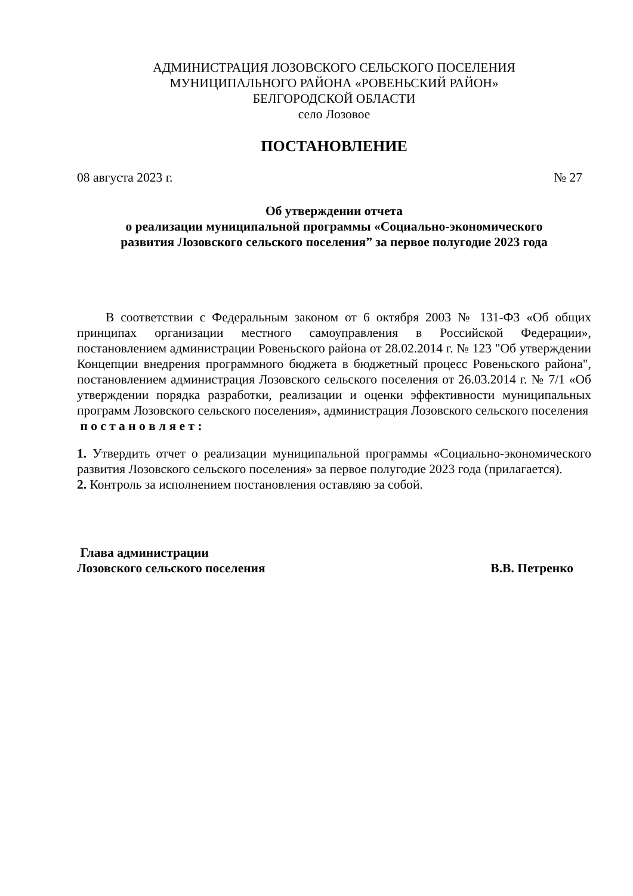АДМИНИСТРАЦИЯ ЛОЗОВСКОГО СЕЛЬСКОГО ПОСЕЛЕНИЯ
МУНИЦИПАЛЬНОГО РАЙОНА «РОВЕНЬСКИЙ РАЙОН»
БЕЛГОРОДСКОЙ ОБЛАСТИ
село Лозовое
ПОСТАНОВЛЕНИЕ
08 августа 2023 г. № 27
Об утверждении отчета
о реализации муниципальной программы «Социально-экономического
развития Лозовского сельского поселения” за первое полугодие 2023 года
В соответствии с Федеральным законом от 6 октября 2003 № 131-ФЗ «Об общих принципах организации местного самоуправления в Российской Федерации», постановлением администрации Ровеньского района от 28.02.2014 г. № 123 "Об утверждении Концепции внедрения программного бюджета в бюджетный процесс Ровеньского района", постановлением администрация Лозовского сельского поселения от 26.03.2014 г. № 7/1 «Об утверждении порядка разработки, реализации и оценки эффективности муниципальных программ Лозовского сельского поселения», администрация Лозовского сельского поселения
п о с т а н о в л я е т :
1. Утвердить отчет о реализации муниципальной программы «Социально-экономического развития Лозовского сельского поселения» за первое полугодие 2023 года (прилагается).
2. Контроль за исполнением постановления оставляю за собой.
Глава администрации
Лозовского сельского поселения
В.В. Петренко